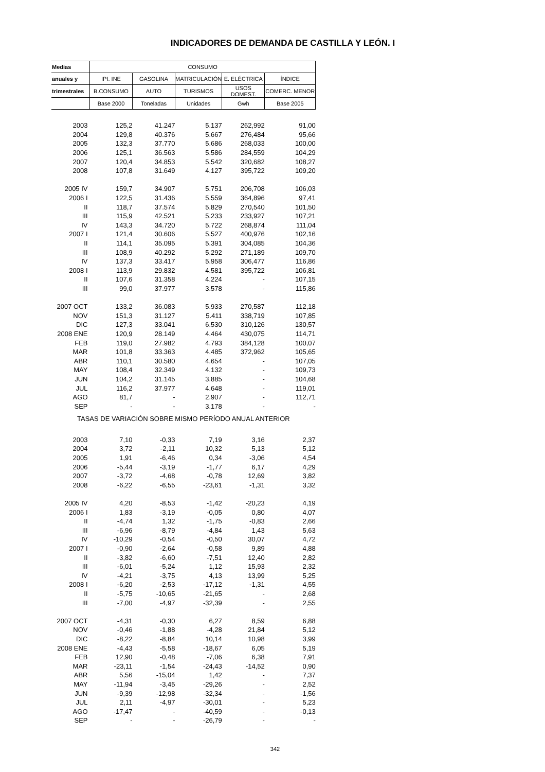INDICADORES DE DEMANDA DE CASTILLA Y LEÓN. I
| Medias | CONSUMO | | | | |
| anuales y | IPI. INE | GASOLINA | MATRICULACIÓN | E. ELÉCTRICA | ÍNDICE |
| trimestrales | B.CONSUMO | AUTO | TURISMOS | USOS DOMEST. | COMERC. MENOR |
| | Base 2000 | Toneladas | Unidades | Gwh | Base 2005 |
| 2003 | 125,2 | 41.247 | 5.137 | 262,992 | 91,00 |
| 2004 | 129,8 | 40.376 | 5.667 | 276,484 | 95,66 |
| 2005 | 132,3 | 37.770 | 5.686 | 268,033 | 100,00 |
| 2006 | 125,1 | 36.563 | 5.586 | 284,559 | 104,29 |
| 2007 | 120,4 | 34.853 | 5.542 | 320,682 | 108,27 |
| 2008 | 107,8 | 31.649 | 4.127 | 395,722 | 109,20 |
| 2005 IV | 159,7 | 34.907 | 5.751 | 206,708 | 106,03 |
| 2006 I | 122,5 | 31.436 | 5.559 | 364,896 | 97,41 |
| II | 118,7 | 37.574 | 5.829 | 270,540 | 101,50 |
| III | 115,9 | 42.521 | 5.233 | 233,927 | 107,21 |
| IV | 143,3 | 34.720 | 5.722 | 268,874 | 111,04 |
| 2007 I | 121,4 | 30.606 | 5.527 | 400,976 | 102,16 |
| II | 114,1 | 35.095 | 5.391 | 304,085 | 104,36 |
| III | 108,9 | 40.292 | 5.292 | 271,189 | 109,70 |
| IV | 137,3 | 33.417 | 5.958 | 306,477 | 116,86 |
| 2008 I | 113,9 | 29.832 | 4.581 | 395,722 | 106,81 |
| II | 107,6 | 31.358 | 4.224 | - | 107,15 |
| III | 99,0 | 37.977 | 3.578 | - | 115,86 |
| 2007 OCT | 133,2 | 36.083 | 5.933 | 270,587 | 112,18 |
| NOV | 151,3 | 31.127 | 5.411 | 338,719 | 107,85 |
| DIC | 127,3 | 33.041 | 6.530 | 310,126 | 130,57 |
| 2008 ENE | 120,9 | 28.149 | 4.464 | 430,075 | 114,71 |
| FEB | 119,0 | 27.982 | 4.793 | 384,128 | 100,07 |
| MAR | 101,8 | 33.363 | 4.485 | 372,962 | 105,65 |
| ABR | 110,1 | 30.580 | 4.654 | - | 107,05 |
| MAY | 108,4 | 32.349 | 4.132 | - | 109,73 |
| JUN | 104,2 | 31.145 | 3.885 | - | 104,68 |
| JUL | 116,2 | 37.977 | 4.648 | - | 119,01 |
| AGO | 81,7 | - | 2.907 | - | 112,71 |
| SEP | - | - | 3.178 | - | - |
| TASAS DE VARIACIÓN SOBRE MISMO PERÍODO ANUAL ANTERIOR | | | | | |
| 2003 | 7,10 | -0,33 | 7,19 | 3,16 | 2,37 |
| 2004 | 3,72 | -2,11 | 10,32 | 5,13 | 5,12 |
| 2005 | 1,91 | -6,46 | 0,34 | -3,06 | 4,54 |
| 2006 | -5,44 | -3,19 | -1,77 | 6,17 | 4,29 |
| 2007 | -3,72 | -4,68 | -0,78 | 12,69 | 3,82 |
| 2008 | -6,22 | -6,55 | -23,61 | -1,31 | 3,32 |
| 2005 IV | 4,20 | -8,53 | -1,42 | -20,23 | 4,19 |
| 2006 I | 1,83 | -3,19 | -0,05 | 0,80 | 4,07 |
| II | -4,74 | 1,32 | -1,75 | -0,83 | 2,66 |
| III | -6,96 | -8,79 | -4,84 | 1,43 | 5,63 |
| IV | -10,29 | -0,54 | -0,50 | 30,07 | 4,72 |
| 2007 I | -0,90 | -2,64 | -0,58 | 9,89 | 4,88 |
| II | -3,82 | -6,60 | -7,51 | 12,40 | 2,82 |
| III | -6,01 | -5,24 | 1,12 | 15,93 | 2,32 |
| IV | -4,21 | -3,75 | 4,13 | 13,99 | 5,25 |
| 2008 I | -6,20 | -2,53 | -17,12 | -1,31 | 4,55 |
| II | -5,75 | -10,65 | -21,65 | - | 2,68 |
| III | -7,00 | -4,97 | -32,39 | - | 2,55 |
| 2007 OCT | -4,31 | -0,30 | 6,27 | 8,59 | 6,88 |
| NOV | -0,46 | -1,88 | -4,28 | 21,84 | 5,12 |
| DIC | -8,22 | -8,84 | 10,14 | 10,98 | 3,99 |
| 2008 ENE | -4,43 | -5,58 | -18,67 | 6,05 | 5,19 |
| FEB | 12,90 | -0,48 | -7,06 | 6,38 | 7,91 |
| MAR | -23,11 | -1,54 | -24,43 | -14,52 | 0,90 |
| ABR | 5,56 | -15,04 | 1,42 | - | 7,37 |
| MAY | -11,94 | -3,45 | -29,26 | - | 2,52 |
| JUN | -9,39 | -12,98 | -32,34 | - | -1,56 |
| JUL | 2,11 | -4,97 | -30,01 | - | 5,23 |
| AGO | -17,47 | - | -40,59 | - | -0,13 |
| SEP | - | - | -26,79 | - | - |
342